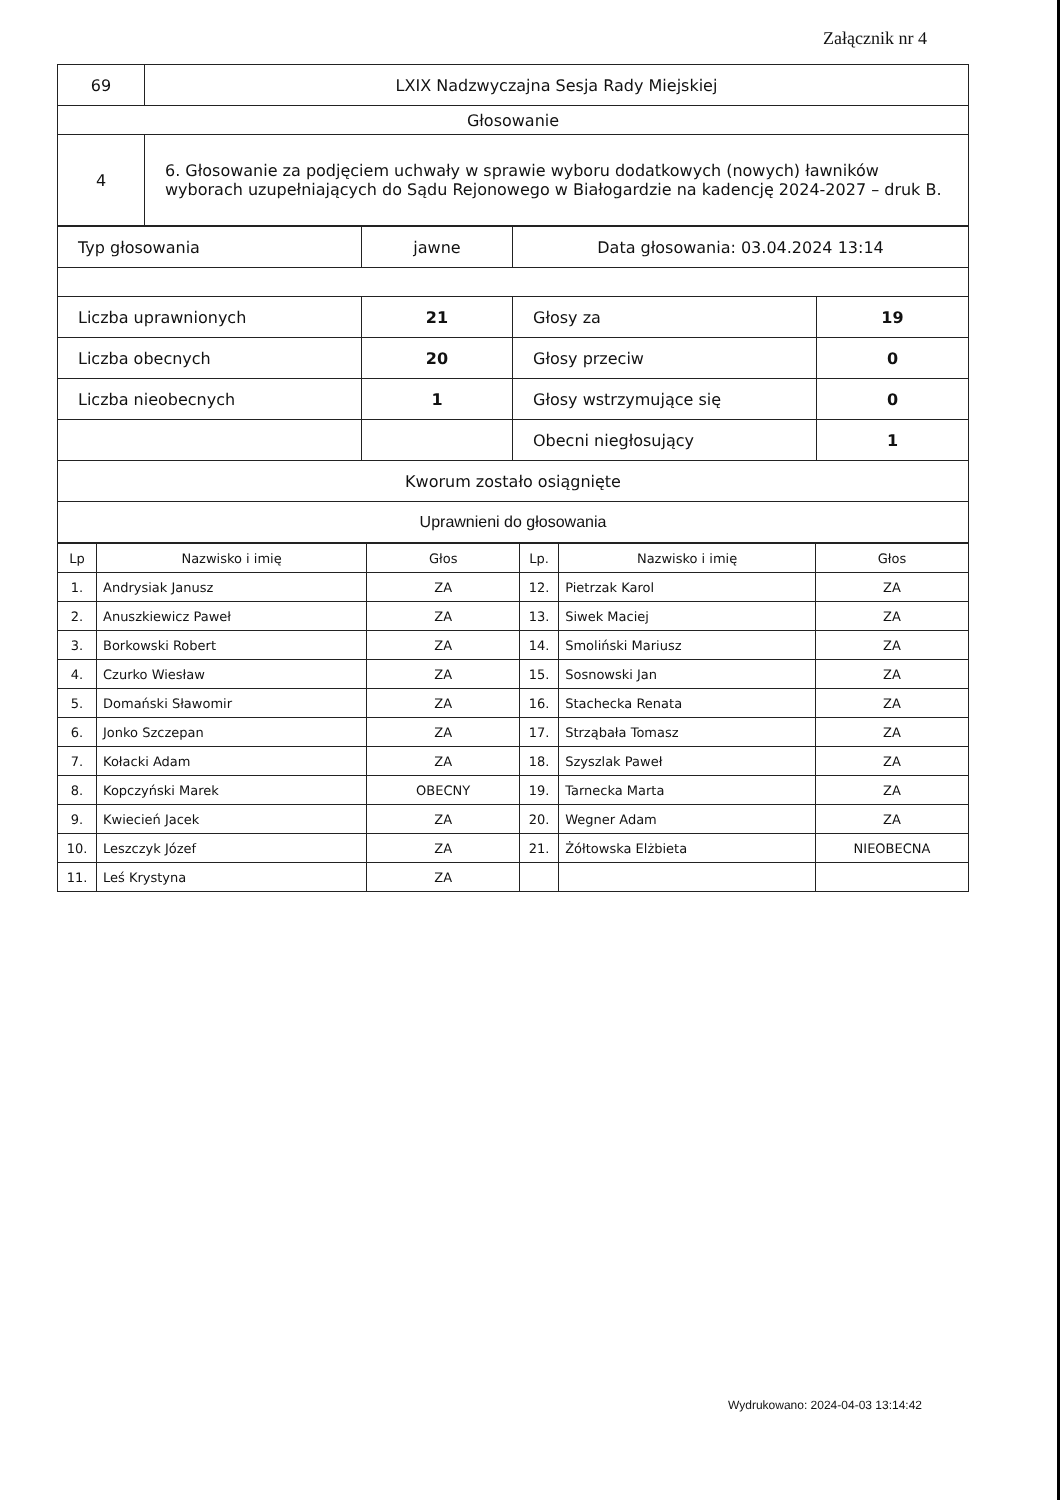Załącznik nr 4
| 69 | LXIX Nadzwyczajna Sesja Rady Miejskiej |
| Głosowanie | |
| 4 | 6. Głosowanie za podjęciem uchwały w sprawie wyboru dodatkowych (nowych) ławników wyborach uzupełniających do Sądu Rejonowego w Białogardzie na kadencję 2024-2027 – druk B. |
| Typ głosowania | jawne | Data głosowania: 03.04.2024 13:14 | |
| Liczba uprawnionych | 21 | Głosy za | 19 |
| Liczba obecnych | 20 | Głosy przeciw | 0 |
| Liczba nieobecnych | 1 | Głosy wstrzymujące się | 0 |
| | | Obecni niegłosujący | 1 |
| Kworum zostało osiągnięte | | | |
| Uprawnieni do głosowania | | | |
| Lp | Nazwisko i imię | Głos | Lp. | Nazwisko i imię | Głos |
| --- | --- | --- | --- | --- | --- |
| 1. | Andrysiak Janusz | ZA | 12. | Pietrzak Karol | ZA |
| 2. | Anuszkiewicz Paweł | ZA | 13. | Siwek Maciej | ZA |
| 3. | Borkowski Robert | ZA | 14. | Smoliński Mariusz | ZA |
| 4. | Czurko Wiesław | ZA | 15. | Sosnowski Jan | ZA |
| 5. | Domański Sławomir | ZA | 16. | Stachecka Renata | ZA |
| 6. | Jonko Szczepan | ZA | 17. | Strząbała Tomasz | ZA |
| 7. | Kołacki Adam | ZA | 18. | Szyszlak Paweł | ZA |
| 8. | Kopczyński Marek | OBECNY | 19. | Tarnecka Marta | ZA |
| 9. | Kwiecień Jacek | ZA | 20. | Wegner Adam | ZA |
| 10. | Leszczyk Józef | ZA | 21. | Żółtowska Elżbieta | NIEOBECNA |
| 11. | Leś Krystyna | ZA | | | |
Wydrukowano: 2024-04-03 13:14:42